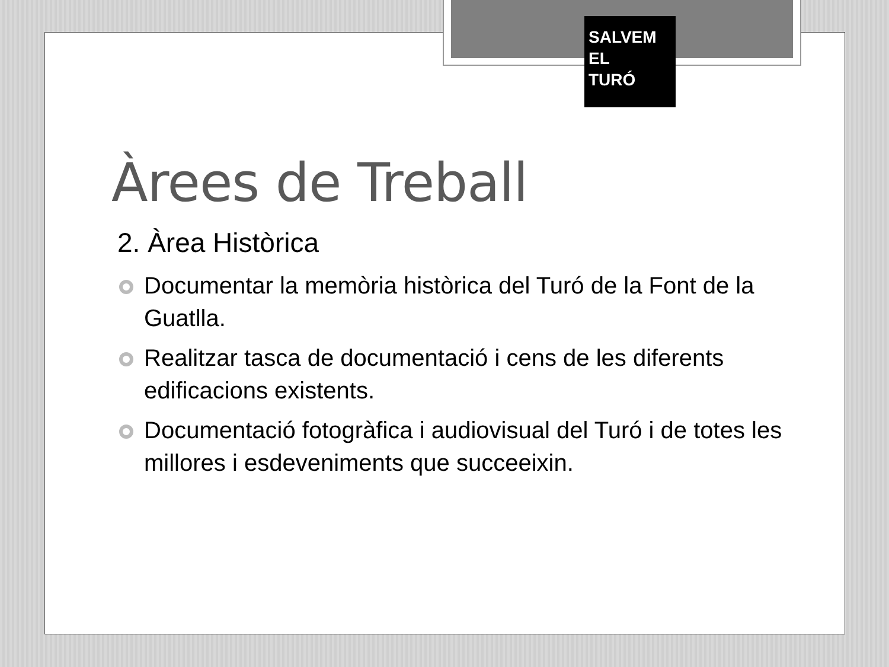SALVEM
EL
TURÓ
Àrees de Treball
2. Àrea Històrica
Documentar la memòria històrica del Turó de la Font de la Guatlla.
Realitzar tasca de documentació i cens de les diferents edificacions existents.
Documentació fotogràfica i audiovisual del Turó i de totes les millores i esdeveniments que succeeixin.